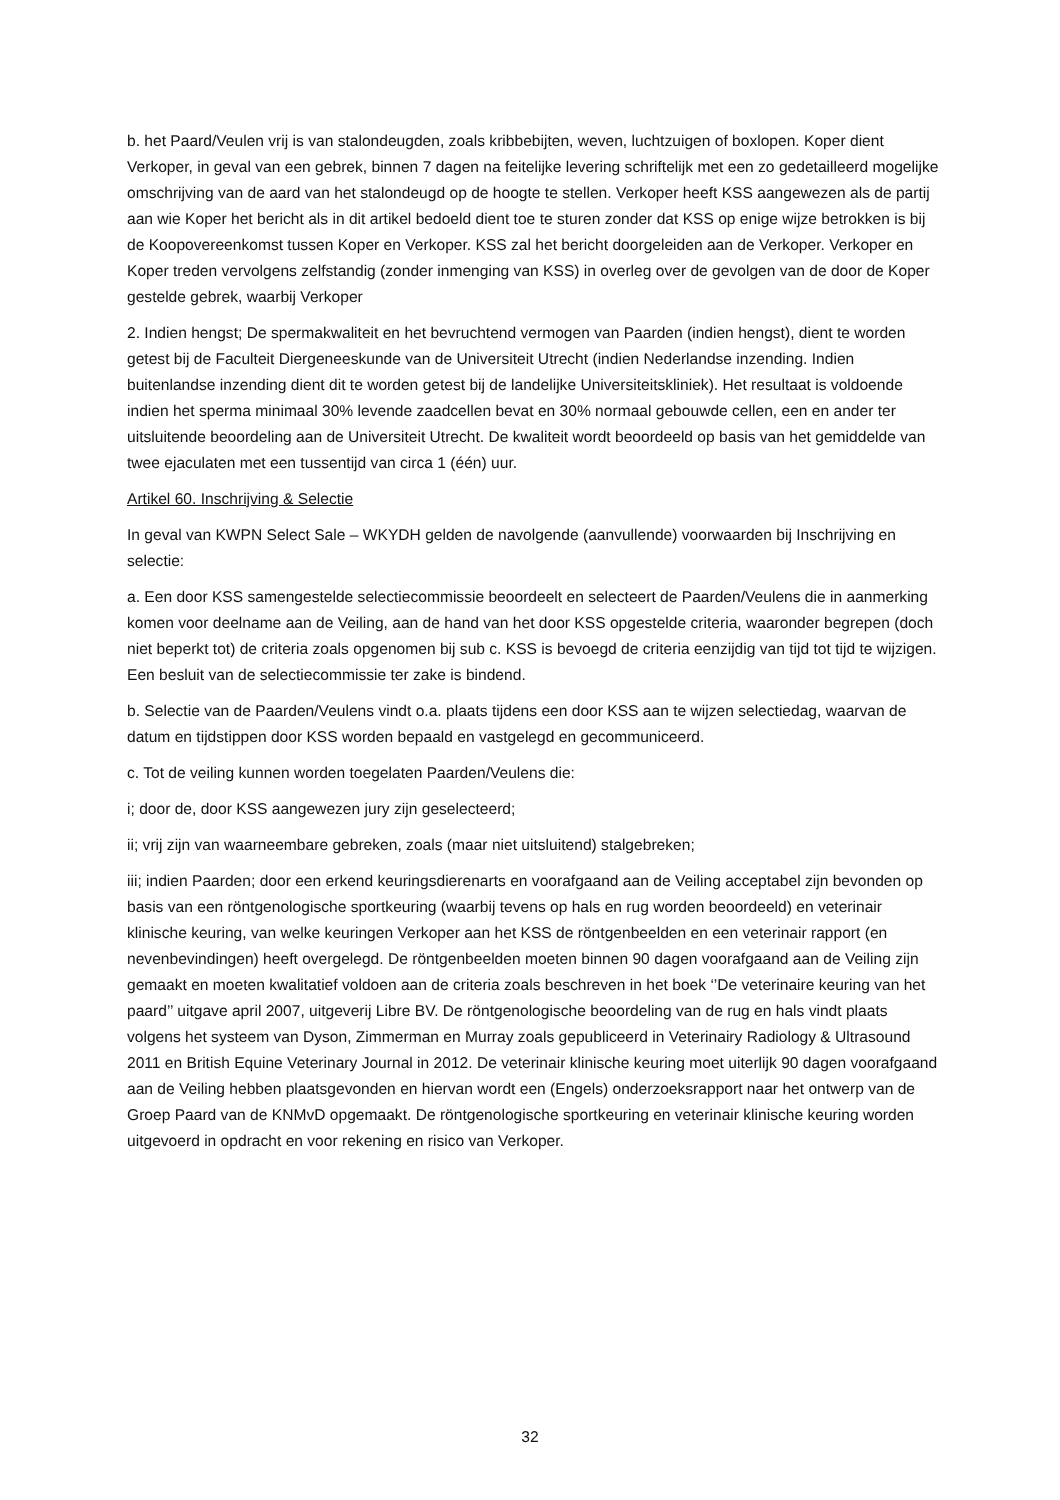b. het Paard/Veulen vrij is van stalondeugden, zoals kribbebijten, weven, luchtzuigen of boxlopen. Koper dient Verkoper, in geval van een gebrek, binnen 7 dagen na feitelijke levering schriftelijk met een zo gedetailleerd mogelijke omschrijving van de aard van het stalondeugd op de hoogte te stellen. Verkoper heeft KSS aangewezen als de partij aan wie Koper het bericht als in dit artikel bedoeld dient toe te sturen zonder dat KSS op enige wijze betrokken is bij de Koopovereenkomst tussen Koper en Verkoper. KSS zal het bericht doorgeleiden aan de Verkoper. Verkoper en Koper treden vervolgens zelfstandig (zonder inmenging van KSS) in overleg over de gevolgen van de door de Koper gestelde gebrek, waarbij Verkoper
2. Indien hengst; De spermakwaliteit en het bevruchtend vermogen van Paarden (indien hengst), dient te worden getest bij de Faculteit Diergeneeskunde van de Universiteit Utrecht (indien Nederlandse inzending. Indien buitenlandse inzending dient dit te worden getest bij de landelijke Universiteitskliniek). Het resultaat is voldoende indien het sperma minimaal 30% levende zaadcellen bevat en 30% normaal gebouwde cellen, een en ander ter uitsluitende beoordeling aan de Universiteit Utrecht. De kwaliteit wordt beoordeeld op basis van het gemiddelde van twee ejaculaten met een tussentijd van circa 1 (één) uur.
Artikel 60. Inschrijving & Selectie
In geval van KWPN Select Sale – WKYDH gelden de navolgende (aanvullende) voorwaarden bij Inschrijving en selectie:
a. Een door KSS samengestelde selectiecommissie beoordeelt en selecteert de Paarden/Veulens die in aanmerking komen voor deelname aan de Veiling, aan de hand van het door KSS opgestelde criteria, waaronder begrepen (doch niet beperkt tot) de criteria zoals opgenomen bij sub c. KSS is bevoegd de criteria eenzijdig van tijd tot tijd te wijzigen. Een besluit van de selectiecommissie ter zake is bindend.
b. Selectie van de Paarden/Veulens vindt o.a. plaats tijdens een door KSS aan te wijzen selectiedag, waarvan de datum en tijdstippen door KSS worden bepaald en vastgelegd en gecommuniceerd.
c. Tot de veiling kunnen worden toegelaten Paarden/Veulens die:
i; door de, door KSS aangewezen jury zijn geselecteerd;
ii; vrij zijn van waarneembare gebreken, zoals (maar niet uitsluitend) stalgebreken;
iii; indien Paarden; door een erkend keuringsdierenarts en voorafgaand aan de Veiling acceptabel zijn bevonden op basis van een röntgenologische sportkeuring (waarbij tevens op hals en rug worden beoordeeld) en veterinair klinische keuring, van welke keuringen Verkoper aan het KSS de röntgenbeelden en een veterinair rapport (en nevenbevindingen) heeft overgelegd. De röntgenbeelden moeten binnen 90 dagen voorafgaand aan de Veiling zijn gemaakt en moeten kwalitatief voldoen aan de criteria zoals beschreven in het boek ‘’De veterinaire keuring van het paard’’ uitgave april 2007, uitgeverij Libre BV. De röntgenologische beoordeling van de rug en hals vindt plaats volgens het systeem van Dyson, Zimmerman en Murray zoals gepubliceerd in Veterinairy Radiology & Ultrasound 2011 en British Equine Veterinary Journal in 2012. De veterinair klinische keuring moet uiterlijk 90 dagen voorafgaand aan de Veiling hebben plaatsgevonden en hiervan wordt een (Engels) onderzoeksrapport naar het ontwerp van de Groep Paard van de KNMvD opgemaakt. De röntgenologische sportkeuring en veterinair klinische keuring worden uitgevoerd in opdracht en voor rekening en risico van Verkoper.
32